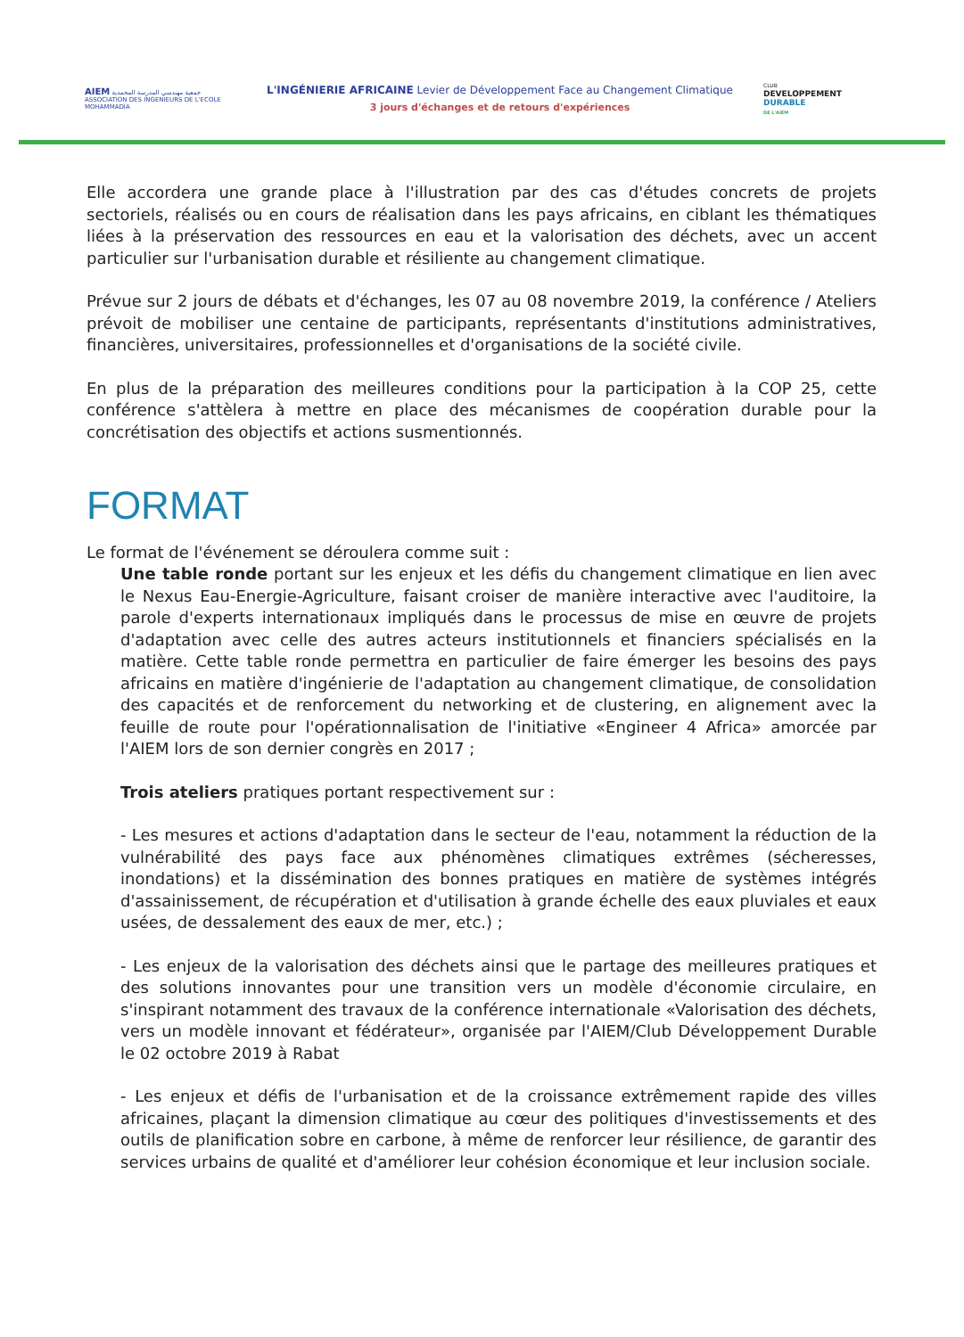AIEM جمعية مهندسي المدرسة المحمدية
ASSOCIATION DES INGENIEURS DE L'ECOLE MOHAMMADIA
L'INGÉNIERIE AFRICAINE Levier de Développement Face au Changement Climatique
3 jours d'échanges et de retours d'expériences
CLUB
DEVELOPPEMENT
DURABLE
DE L'AIEM
Elle accordera une grande place à l'illustration par des cas d'études concrets de projets sectoriels, réalisés ou en cours de réalisation dans les pays africains, en ciblant les thématiques liées à la préservation des ressources en eau et la valorisation des déchets, avec un accent particulier sur l'urbanisation durable et résiliente au changement climatique.
Prévue sur 2 jours de débats et d'échanges, les 07 au 08 novembre 2019, la conférence / Ateliers prévoit de mobiliser une centaine de participants, représentants d'institutions administratives, financières, universitaires, professionnelles et d'organisations de la société civile.
En plus de la préparation des meilleures conditions pour la participation à la COP 25, cette conférence s'attèlera à mettre en place des mécanismes de coopération durable pour la concrétisation des objectifs et actions susmentionnés.
FORMAT
Le format de l'événement se déroulera comme suit :
Une table ronde portant sur les enjeux et les défis du changement climatique en lien avec le Nexus Eau-Energie-Agriculture, faisant croiser de manière interactive avec l'auditoire, la parole d'experts internationaux impliqués dans le processus de mise en œuvre de projets d'adaptation avec celle des autres acteurs institutionnels et financiers spécialisés en la matière. Cette table ronde permettra en particulier de faire émerger les besoins des pays africains en matière d'ingénierie de l'adaptation au changement climatique, de consolidation des capacités et de renforcement du networking et de clustering, en alignement avec la feuille de route pour l'opérationnalisation de l'initiative «Engineer 4 Africa» amorcée par l'AIEM lors de son dernier congrès en 2017 ;
Trois ateliers pratiques portant respectivement sur :
- Les mesures et actions d'adaptation dans le secteur de l'eau, notamment la réduction de la vulnérabilité des pays face aux phénomènes climatiques extrêmes (sécheresses, inondations) et la dissémination des bonnes pratiques en matière de systèmes intégrés d'assainissement, de récupération et d'utilisation à grande échelle des eaux pluviales et eaux usées, de dessalement des eaux de mer, etc.) ;
- Les enjeux de la valorisation des déchets ainsi que le partage des meilleures pratiques et des solutions innovantes pour une transition vers un modèle d'économie circulaire, en s'inspirant notamment des travaux de la conférence internationale «Valorisation des déchets, vers un modèle innovant et fédérateur», organisée par l'AIEM/Club Développement Durable le 02 octobre 2019 à Rabat
- Les enjeux et défis de l'urbanisation et de la croissance extrêmement rapide des villes africaines, plaçant la dimension climatique au cœur des politiques d'investissements et des outils de planification sobre en carbone, à même de renforcer leur résilience, de garantir des services urbains de qualité et d'améliorer leur cohésion économique et leur inclusion sociale.